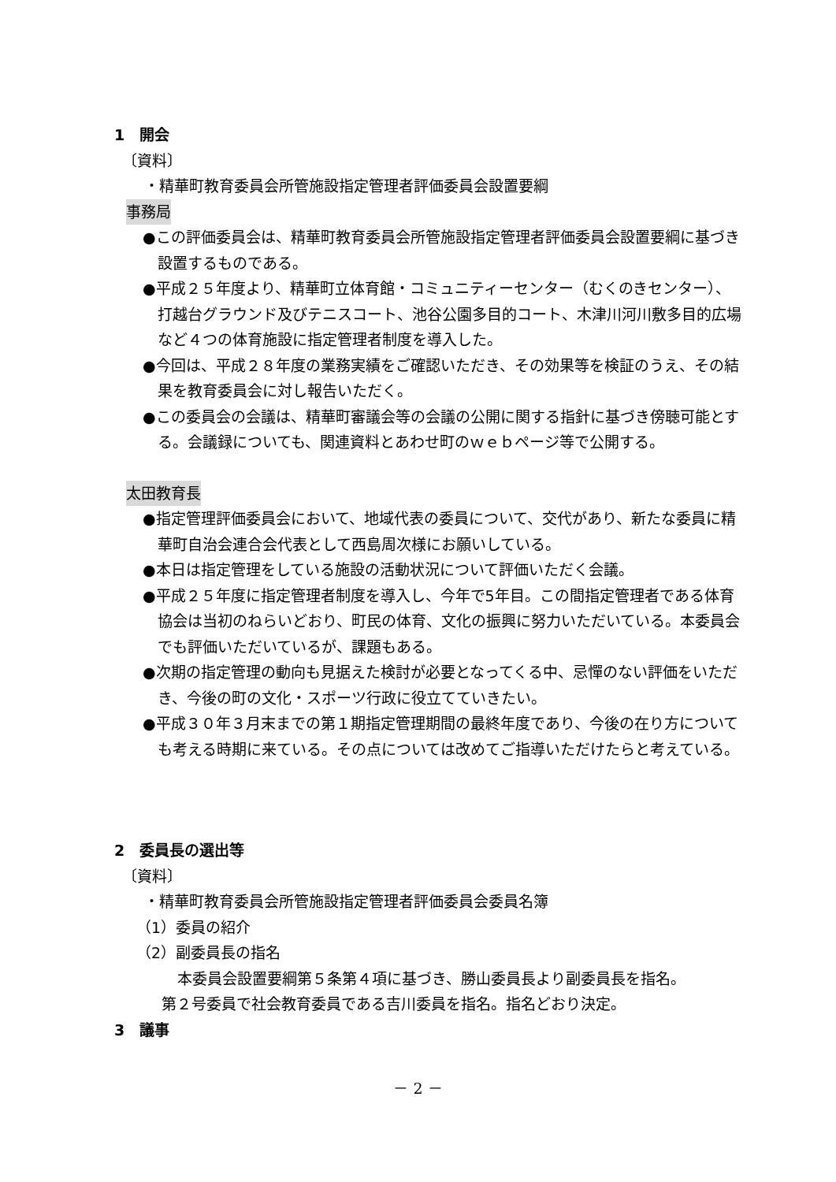1　開会
〔資料〕
・精華町教育委員会所管施設指定管理者評価委員会設置要綱
事務局
●この評価委員会は、精華町教育委員会所管施設指定管理者評価委員会設置要綱に基づき設置するものである。
●平成２５年度より、精華町立体育館・コミュニティーセンター（むくのきセンター）、打越台グラウンド及びテニスコート、池谷公園多目的コート、木津川河川敷多目的広場など４つの体育施設に指定管理者制度を導入した。
●今回は、平成２８年度の業務実績をご確認いただき、その効果等を検証のうえ、その結果を教育委員会に対し報告いただく。
●この委員会の会議は、精華町審議会等の会議の公開に関する指針に基づき傍聴可能とする。会議録についても、関連資料とあわせ町のｗｅｂページ等で公開する。
太田教育長
●指定管理評価委員会において、地域代表の委員について、交代があり、新たな委員に精華町自治会連合会代表として西島周次様にお願いしている。
●本日は指定管理をしている施設の活動状況について評価いただく会議。
●平成２５年度に指定管理者制度を導入し、今年で5年目。この間指定管理者である体育協会は当初のねらいどおり、町民の体育、文化の振興に努力いただいている。本委員会でも評価いただいているが、課題もある。
●次期の指定管理の動向も見据えた検討が必要となってくる中、忌憚のない評価をいただき、今後の町の文化・スポーツ行政に役立てていきたい。
●平成３０年３月末までの第１期指定管理期間の最終年度であり、今後の在り方についても考える時期に来ている。その点については改めてご指導いただけたらと考えている。
2　委員長の選出等
〔資料〕
・精華町教育委員会所管施設指定管理者評価委員会委員名簿
（1）委員の紹介
（2）副委員長の指名
本委員会設置要綱第５条第４項に基づき、勝山委員長より副委員長を指名。
第２号委員で社会教育委員である吉川委員を指名。指名どおり決定。
3　議事
－ 2 －